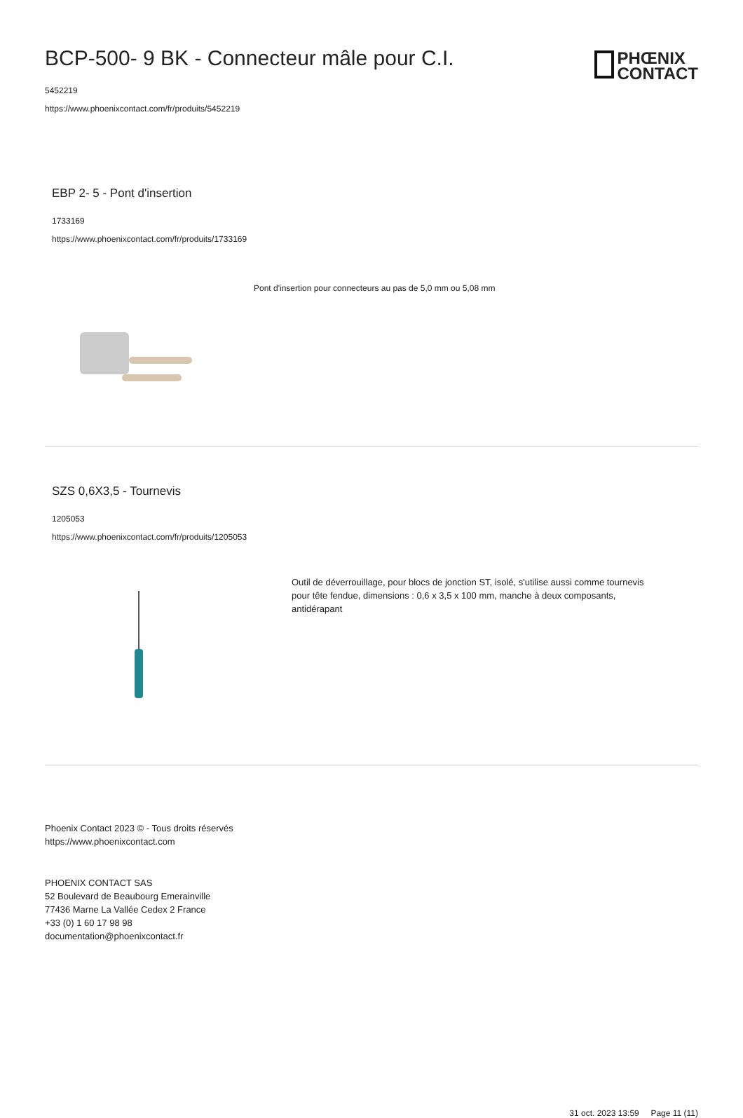PHŒNIX
CONTACT
BCP-500- 9 BK - Connecteur mâle pour C.I.
5452219
https://www.phoenixcontact.com/fr/produits/5452219
EBP 2- 5 - Pont d'insertion
1733169
https://www.phoenixcontact.com/fr/produits/1733169
Pont d'insertion pour connecteurs au pas de 5,0 mm ou 5,08 mm
SZS 0,6X3,5 - Tournevis
1205053
https://www.phoenixcontact.com/fr/produits/1205053
Outil de déverrouillage, pour blocs de jonction ST, isolé, s'utilise aussi comme tournevis pour tête fendue, dimensions : 0,6 x 3,5 x 100 mm, manche à deux composants, antidérapant
Phoenix Contact 2023 © - Tous droits réservés
https://www.phoenixcontact.com
PHOENIX CONTACT SAS
52 Boulevard de Beaubourg Emerainville
77436 Marne La Vallée Cedex 2 France
+33 (0) 1 60 17 98 98
documentation@phoenixcontact.fr
31 oct. 2023 13:59 Page 11 (11)